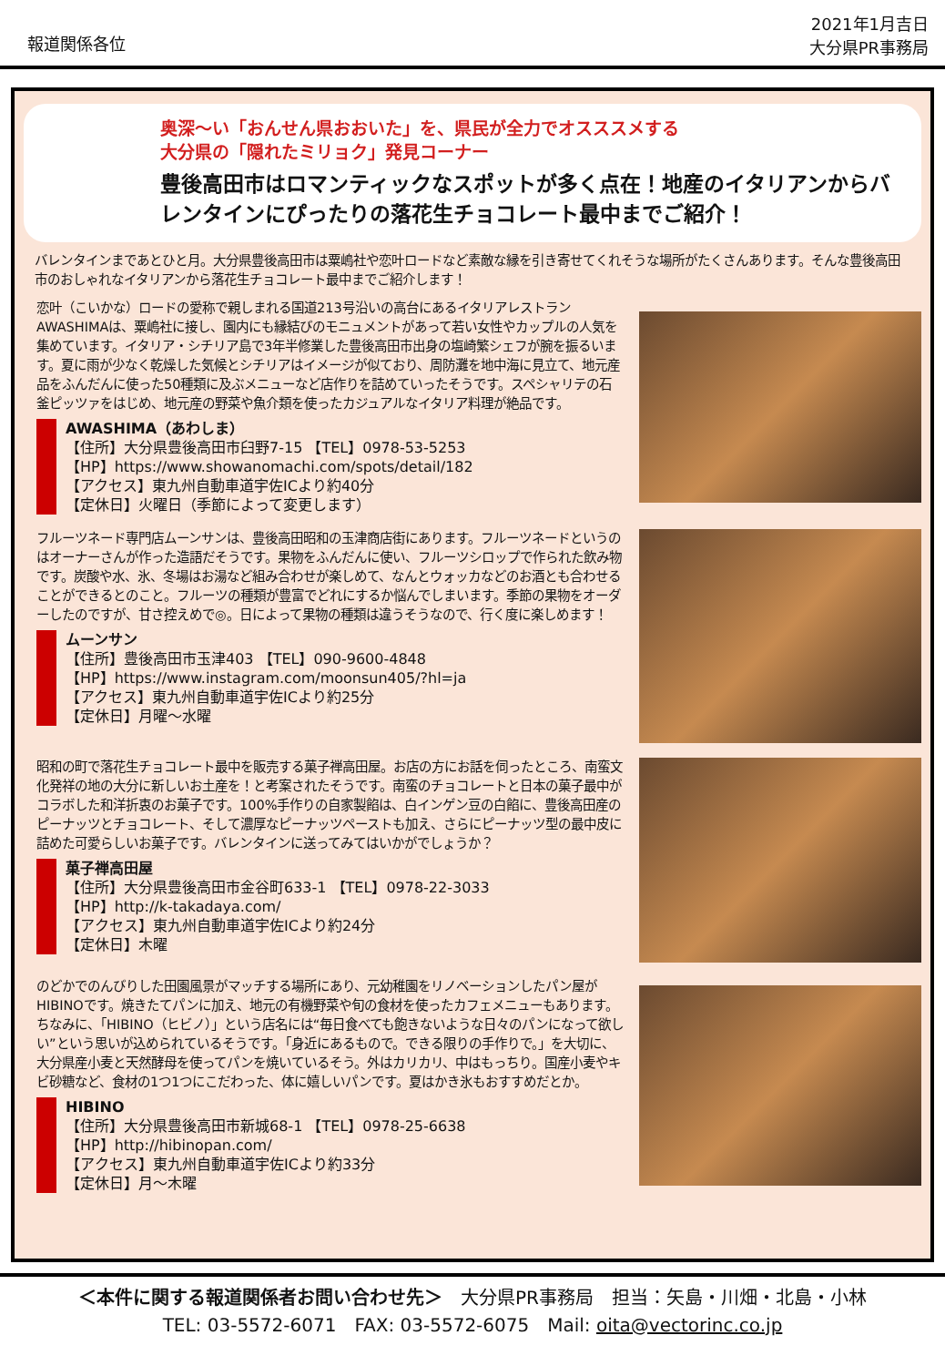報道関係各位
2021年1月吉日
大分県PR事務局
奥深～い「おんせん県おおいた」を、県民が全力でオスススメする
大分県の「隠れたミリョク」発見コーナー
豊後高田市はロマンティックなスポットが多く点在！地産のイタリアンからバレンタインにぴったりの落花生チョコレート最中までご紹介！
バレンタインまであとひと月。大分県豊後高田市は粟嶋社や恋叶ロードなど素敵な縁を引き寄せてくれそうな場所がたくさんあります。そんな豊後高田市のおしゃれなイタリアンから落花生チョコレート最中までご紹介します！
恋叶（こいかな）ロードの愛称で親しまれる国道213号沿いの高台にあるイタリアレストランAWASHIMAは、粟嶋社に接し、園内にも縁結びのモニュメントがあって若い女性やカップルの人気を集めています。イタリア・シチリア島で3年半修業した豊後高田市出身の塩崎繁シェフが腕を振るいます。夏に雨が少なく乾燥した気候とシチリアはイメージが似ており、周防灘を地中海に見立て、地元産品をふんだんに使った50種類に及ぶメニューなど店作りを詰めていったそうです。スペシャリテの石釜ピッツァをはじめ、地元産の野菜や魚介類を使ったカジュアルなイタリア料理が絶品です。
AWASHIMA（あわしま）
【住所】大分県豊後高田市臼野7-15 【TEL】0978-53-5253
【HP】https://www.showanomachi.com/spots/detail/182
【アクセス】東九州自動車道宇佐ICより約40分
【定休日】火曜日（季節によって変更します）
フルーツネード専門店ムーンサンは、豊後高田昭和の玉津商店街にあります。フルーツネードというのはオーナーさんが作った造語だそうです。果物をふんだんに使い、フルーツシロップで作られた飲み物です。炭酸や水、氷、冬場はお湯など組み合わせが楽しめて、なんとウォッカなどのお酒とも合わせることができるとのこと。フルーツの種類が豊富でどれにするか悩んでしまいます。季節の果物をオーダーしたのですが、甘さ控えめで◎。日によって果物の種類は違うそうなので、行く度に楽しめます！
ムーンサン
【住所】豊後高田市玉津403 【TEL】090-9600-4848
【HP】https://www.instagram.com/moonsun405/?hl=ja
【アクセス】東九州自動車道宇佐ICより約25分
【定休日】月曜～水曜
昭和の町で落花生チョコレート最中を販売する菓子禅高田屋。お店の方にお話を伺ったところ、南蛮文化発祥の地の大分に新しいお土産を！と考案されたそうです。南蛮のチョコレートと日本の菓子最中がコラボした和洋折衷のお菓子です。100%手作りの自家製餡は、白インゲン豆の白餡に、豊後高田産のピーナッツとチョコレート、そして濃厚なピーナッツペーストも加え、さらにピーナッツ型の最中皮に詰めた可愛らしいお菓子です。バレンタインに送ってみてはいかがでしょうか？
菓子禅高田屋
【住所】大分県豊後高田市金谷町633-1 【TEL】0978-22-3033
【HP】http://k-takadaya.com/
【アクセス】東九州自動車道宇佐ICより約24分
【定休日】木曜
のどかでのんびりした田園風景がマッチする場所にあり、元幼稚園をリノベーションしたパン屋がHIBINOです。焼きたてパンに加え、地元の有機野菜や旬の食材を使ったカフェメニューもあります。ちなみに、「HIBINO（ヒビノ）」という店名には“毎日食べても飽きないような日々のパンになって欲しい”という思いが込められているそうです。「身近にあるもので。できる限りの手作りで。」を大切に、大分県産小麦と天然酵母を使ってパンを焼いているそう。外はカリカリ、中はもっちり。国産小麦やキビ砂糖など、食材の1つ1つにこだわった、体に嬉しいパンです。夏はかき氷もおすすめだとか。
HIBINO
【住所】大分県豊後高田市新城68-1 【TEL】0978-25-6638
【HP】http://hibinopan.com/
【アクセス】東九州自動車道宇佐ICより約33分
【定休日】月～木曜
＜本件に関する報道関係者お問い合わせ先＞　大分県PR事務局　担当：矢島・川畑・北島・小林
TEL: 03-5572-6071　FAX: 03-5572-6075　Mail: oita@vectorinc.co.jp